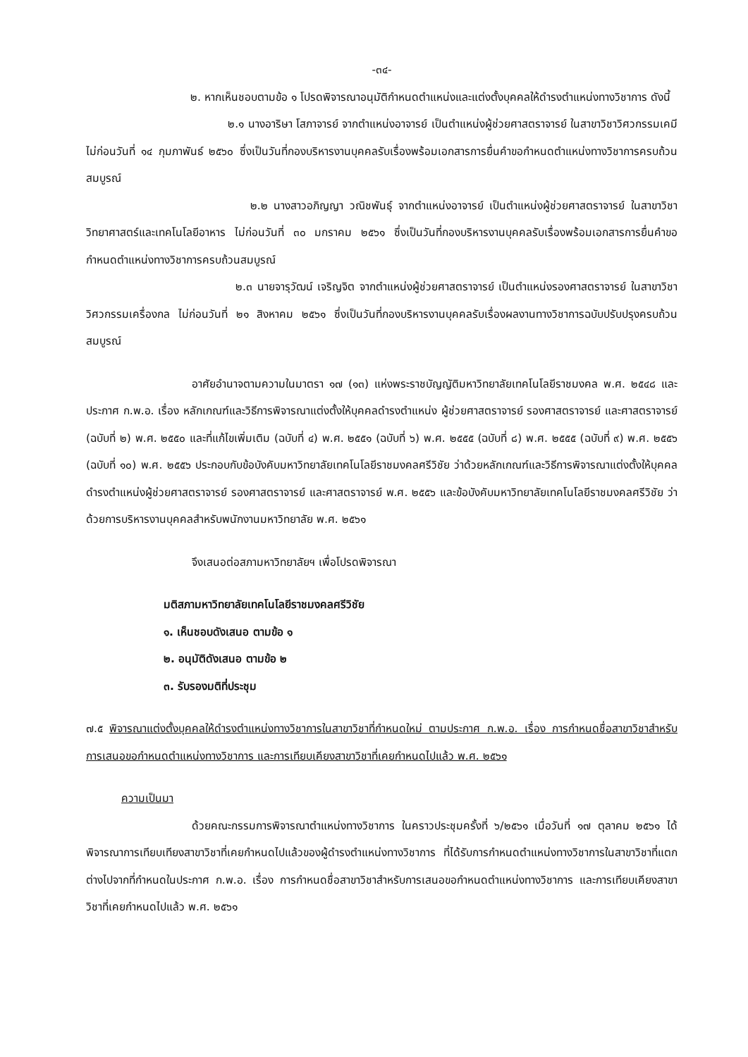-๓๔-
๒. หากเห็นชอบตามข้อ ๑ โปรดพิจารณาอนุมัติกำหนดตำแหน่งและแต่งตั้งบุคคลให้ดำรงตำแหน่งทางวิชาการ ดังนี้
๒.๑ นางอาริษา โสภาจารย์ จากตำแหน่งอาจารย์ เป็นตำแหน่งผู้ช่วยศาสตราจารย์ ในสาขาวิชาวิศวกรรมเคมี ไม่ก่อนวันที่ ๑๔ กุมภาพันธ์ ๒๕๖๐ ซึ่งเป็นวันที่กองบริหารงานบุคคลรับเรื่องพร้อมเอกสารการยื่นคำขอกำหนดตำแหน่งทางวิชาการครบถ้วนสมบูรณ์
๒.๒ นางสาวอภิญญา วณิชพันธุ์ จากตำแหน่งอาจารย์ เป็นตำแหน่งผู้ช่วยศาสตราจารย์ ในสาขาวิชาวิทยาศาสตร์และเทคโนโลยีอาหาร ไม่ก่อนวันที่ ๓๐ มกราคม ๒๕๖๑ ซึ่งเป็นวันที่กองบริหารงานบุคคลรับเรื่องพร้อมเอกสารการยื่นคำขอกำหนดตำแหน่งทางวิชาการครบถ้วนสมบูรณ์
๒.๓ นายจารุวัฒน์ เจริญจิต จากตำแหน่งผู้ช่วยศาสตราจารย์ เป็นตำแหน่งรองศาสตราจารย์ ในสาขาวิชาวิศวกรรมเครื่องกล ไม่ก่อนวันที่ ๒๑ สิงหาคม ๒๕๖๑ ซึ่งเป็นวันที่กองบริหารงานบุคคลรับเรื่องผลงานทางวิชาการฉบับปรับปรุงครบถ้วนสมบูรณ์
อาศัยอำนาจตามความในมาตรา ๑๗ (๑๓) แห่งพระราชบัญญัติมหาวิทยาลัยเทคโนโลยีราชมงคล พ.ศ. ๒๕๔๘ และประกาศ ก.พ.อ. เรื่อง หลักเกณฑ์และวิธีการพิจารณาแต่งตั้งให้บุคคลดำรงตำแหน่ง ผู้ช่วยศาสตราจารย์ รองศาสตราจารย์ และศาสตราจารย์ (ฉบับที่ ๒) พ.ศ. ๒๕๕๐ และที่แก้ไขเพิ่มเติม (ฉบับที่ ๔) พ.ศ. ๒๕๕๑ (ฉบับที่ ๖) พ.ศ. ๒๕๕๕ (ฉบับที่ ๘) พ.ศ. ๒๕๕๕ (ฉบับที่ ๙) พ.ศ. ๒๕๕๖ (ฉบับที่ ๑๐) พ.ศ. ๒๕๕๖ ประกอบกับข้อบังคับมหาวิทยาลัยเทคโนโลยีราชมงคลศรีวิชัย ว่าด้วยหลักเกณฑ์และวิธีการพิจารณาแต่งตั้งให้บุคคลดำรงตำแหน่งผู้ช่วยศาสตราจารย์ รองศาสตราจารย์ และศาสตราจารย์ พ.ศ. ๒๕๕๖ และข้อบังคับมหาวิทยาลัยเทคโนโลยีราชมงคลศรีวิชัย ว่าด้วยการบริหารงานบุคคลสำหรับพนักงานมหาวิทยาลัย พ.ศ. ๒๕๖๑
จึงเสนอต่อสภามหาวิทยาลัยฯ เพื่อโปรดพิจารณา
มติสภามหาวิทยาลัยเทคโนโลยีราชมงคลศรีวิชัย
๑. เห็นชอบดังเสนอ ตามข้อ ๑
๒. อนุมัติดังเสนอ ตามข้อ ๒
๓. รับรองมติที่ประชุม
๗.๕ พิจารณาแต่งตั้งบุคคลให้ดำรงตำแหน่งทางวิชาการในสาขาวิชาที่กำหนดใหม่ ตามประกาศ ก.พ.อ. เรื่อง การกำหนดชื่อสาขาวิชาสำหรับการเสนอขอกำหนดตำแหน่งทางวิชาการ และการเทียบเคียงสาขาวิชาที่เคยกำหนดไปแล้ว พ.ศ. ๒๕๖๑
ความเป็นมา
ด้วยคณะกรรมการพิจารณาตำแหน่งทางวิชาการ ในคราวประชุมครั้งที่ ๖/๒๕๖๑ เมื่อวันที่ ๑๗ ตุลาคม ๒๕๖๑ ได้พิจารณาการเทียบเทียงสาขาวิชาที่เคยกำหนดไปแล้วของผู้ดำรงตำแหน่งทางวิชาการ ที่ได้รับการกำหนดตำแหน่งทางวิชาการในสาขาวิชาที่แตกต่างไปจากที่กำหนดในประกาศ ก.พ.อ. เรื่อง การกำหนดชื่อสาขาวิชาสำหรับการเสนอขอกำหนดตำแหน่งทางวิชาการ และการเทียบเคียงสาขาวิชาที่เคยกำหนดไปแล้ว พ.ศ. ๒๕๖๑